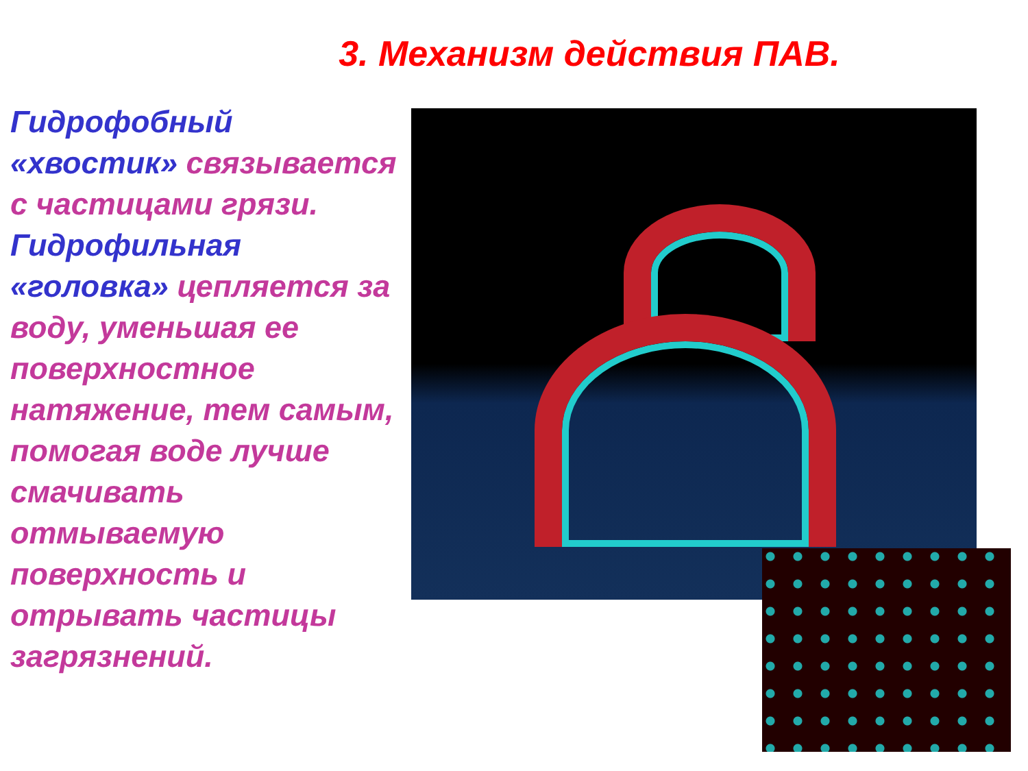3. Механизм действия ПАВ.
Гидрофобный «хвостик» связывается с частицами грязи. Гидрофильная «головка» цепляется за воду, уменьшая ее поверхностное натяжение, тем самым, помогая воде лучше смачивать отмываемую поверхность и отрывать частицы загрязнений.